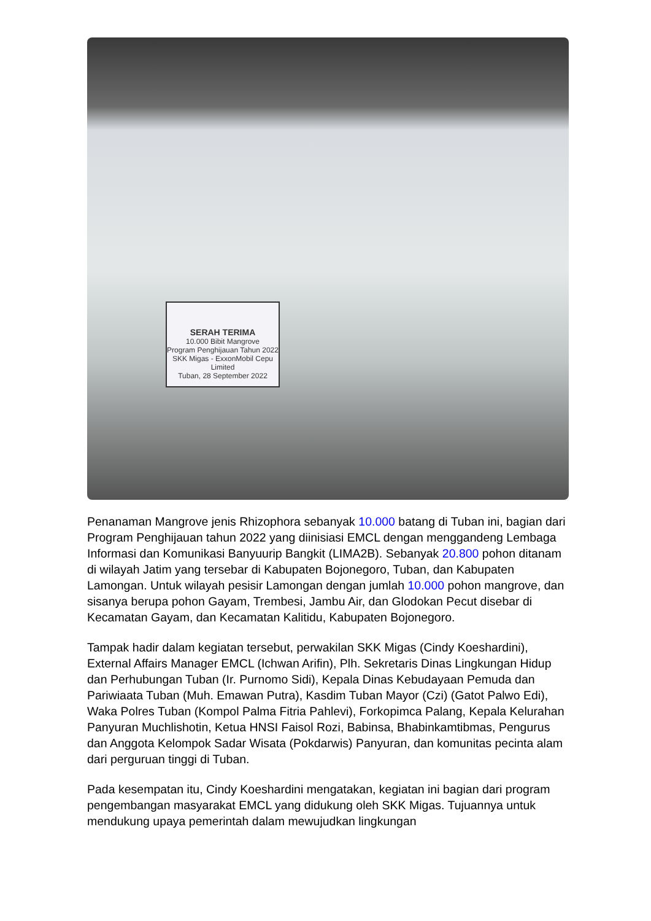SERAH TERIMA
10.000 Bibit Mangrove
Program Penghijauan Tahun 2022
SKK Migas - ExxonMobil Cepu Limited
Tuban, 28 September 2022
Penanaman Mangrove jenis Rhizophora sebanyak 10.000 batang di Tuban ini, bagian dari Program Penghijauan tahun 2022 yang diinisiasi EMCL dengan menggandeng Lembaga Informasi dan Komunikasi Banyuurip Bangkit (LIMA2B). Sebanyak 20.800 pohon ditanam di wilayah Jatim yang tersebar di Kabupaten Bojonegoro, Tuban, dan Kabupaten Lamongan. Untuk wilayah pesisir Lamongan dengan jumlah 10.000 pohon mangrove, dan sisanya berupa pohon Gayam, Trembesi, Jambu Air, dan Glodokan Pecut disebar di Kecamatan Gayam, dan Kecamatan Kalitidu, Kabupaten Bojonegoro.
Tampak hadir dalam kegiatan tersebut, perwakilan SKK Migas (Cindy Koeshardini), External Affairs Manager EMCL (Ichwan Arifin), Plh. Sekretaris Dinas Lingkungan Hidup dan Perhubungan Tuban (Ir. Purnomo Sidi), Kepala Dinas Kebudayaan Pemuda dan Pariwiaata Tuban (Muh. Emawan Putra), Kasdim Tuban Mayor (Czi) (Gatot Palwo Edi), Waka Polres Tuban (Kompol Palma Fitria Pahlevi), Forkopimca Palang, Kepala Kelurahan Panyuran Muchlishotin, Ketua HNSI Faisol Rozi, Babinsa, Bhabinkamtibmas, Pengurus dan Anggota Kelompok Sadar Wisata (Pokdarwis) Panyuran, dan komunitas pecinta alam dari perguruan tinggi di Tuban.
Pada kesempatan itu, Cindy Koeshardini mengatakan, kegiatan ini bagian dari program pengembangan masyarakat EMCL yang didukung oleh SKK Migas. Tujuannya untuk mendukung upaya pemerintah dalam mewujudkan lingkungan